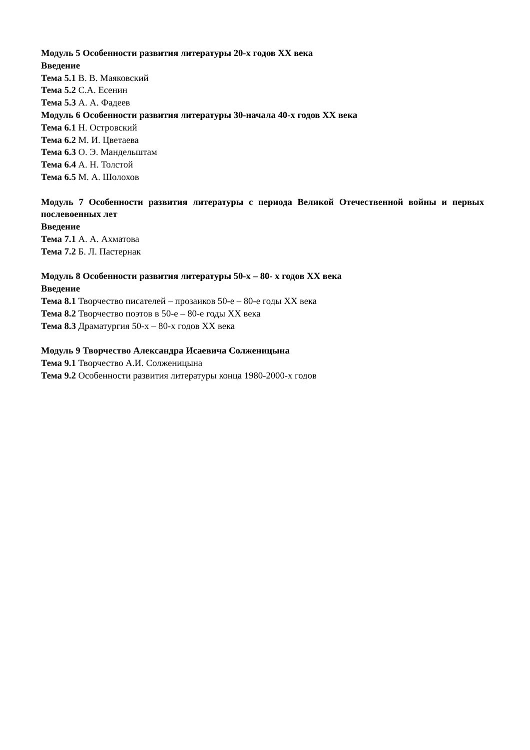Модуль 5 Особенности развития литературы 20-х годов XX века
Введение
Тема 5.1 В. В. Маяковский
Тема 5.2 С.А. Есенин
Тема 5.3 А. А. Фадеев
Модуль 6 Особенности развития литературы 30-начала 40-х годов XX века
Тема 6.1 Н. Островский
Тема 6.2 М. И. Цветаева
Тема 6.3 О. Э. Мандельштам
Тема 6.4 А. Н. Толстой
Тема 6.5 М. А. Шолохов
Модуль 7 Особенности развития литературы с периода Великой Отечественной войны и первых послевоенных лет
Введение
Тема 7.1 А. А. Ахматова
Тема 7.2 Б. Л. Пастернак
Модуль 8 Особенности развития литературы 50-х – 80- х годов XX века
Введение
Тема 8.1 Творчество писателей – прозаиков 50-е – 80-е годы XX века
Тема 8.2 Творчество поэтов в 50-е – 80-е годы XX века
Тема 8.3 Драматургия 50-х – 80-х годов XX века
Модуль 9 Творчество Александра Исаевича Солженицына
Тема 9.1 Творчество А.И. Солженицына
Тема 9.2 Особенности развития литературы конца 1980-2000-х годов